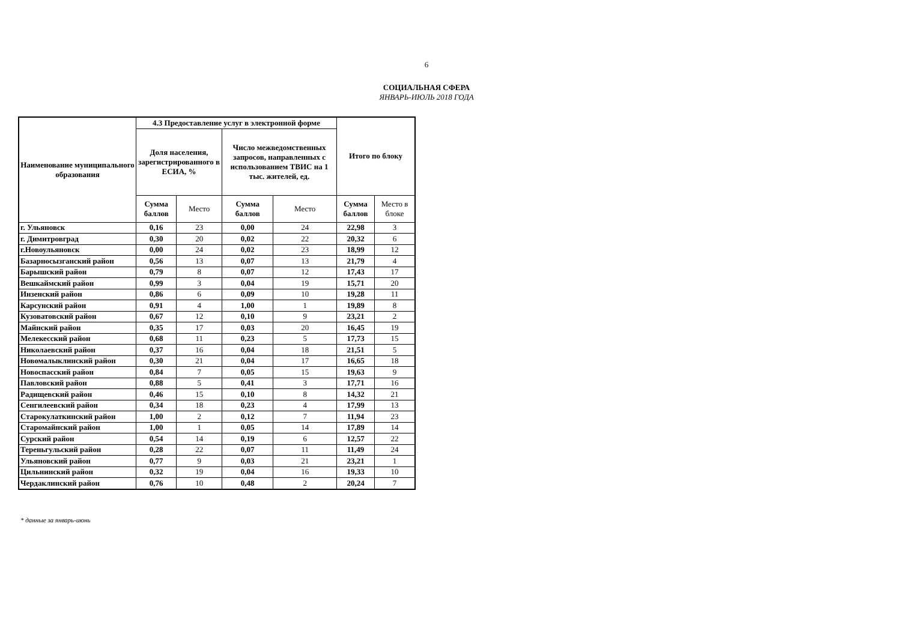6
СОЦИАЛЬНАЯ СФЕРА
ЯНВАРЬ-ИЮЛЬ 2018 ГОДА
| Наименование муниципального образования | 4.3 Предоставление услуг в электронной форме | | | | Итого по блоку | |
| --- | --- | --- | --- | --- | --- | --- |
| | Доля населения, зарегистрированного в ЕСИА, % | | Число межведомственных запросов, направленных с использованием ТВИС на 1 тыс. жителей, ед. | | | |
| | Сумма баллов | Место | Сумма баллов | Место | Сумма баллов | Место в блоке |
| г. Ульяновск | 0,16 | 23 | 0,00 | 24 | 22,98 | 3 |
| г. Димитровград | 0,30 | 20 | 0,02 | 22 | 20,32 | 6 |
| г.Новоульяновск | 0,00 | 24 | 0,02 | 23 | 18,99 | 12 |
| Базарносызганский район | 0,56 | 13 | 0,07 | 13 | 21,79 | 4 |
| Барышский район | 0,79 | 8 | 0,07 | 12 | 17,43 | 17 |
| Вешкаймский район | 0,99 | 3 | 0,04 | 19 | 15,71 | 20 |
| Инзенский район | 0,86 | 6 | 0,09 | 10 | 19,28 | 11 |
| Карсунский район | 0,91 | 4 | 1,00 | 1 | 19,89 | 8 |
| Кузоватовский район | 0,67 | 12 | 0,10 | 9 | 23,21 | 2 |
| Майнский район | 0,35 | 17 | 0,03 | 20 | 16,45 | 19 |
| Мелекесский район | 0,68 | 11 | 0,23 | 5 | 17,73 | 15 |
| Николаевский район | 0,37 | 16 | 0,04 | 18 | 21,51 | 5 |
| Новомалыклинский район | 0,30 | 21 | 0,04 | 17 | 16,65 | 18 |
| Новоспасский район | 0,84 | 7 | 0,05 | 15 | 19,63 | 9 |
| Павловский район | 0,88 | 5 | 0,41 | 3 | 17,71 | 16 |
| Радищевский район | 0,46 | 15 | 0,10 | 8 | 14,32 | 21 |
| Сенгилеевский район | 0,34 | 18 | 0,23 | 4 | 17,99 | 13 |
| Старокулаткинский район | 1,00 | 2 | 0,12 | 7 | 11,94 | 23 |
| Старомайнский район | 1,00 | 1 | 0,05 | 14 | 17,89 | 14 |
| Сурский район | 0,54 | 14 | 0,19 | 6 | 12,57 | 22 |
| Тереньгульский район | 0,28 | 22 | 0,07 | 11 | 11,49 | 24 |
| Ульяновский район | 0,77 | 9 | 0,03 | 21 | 23,21 | 1 |
| Цильнинский район | 0,32 | 19 | 0,04 | 16 | 19,33 | 10 |
| Чердаклинский район | 0,76 | 10 | 0,48 | 2 | 20,24 | 7 |
* данные за январь-июнь